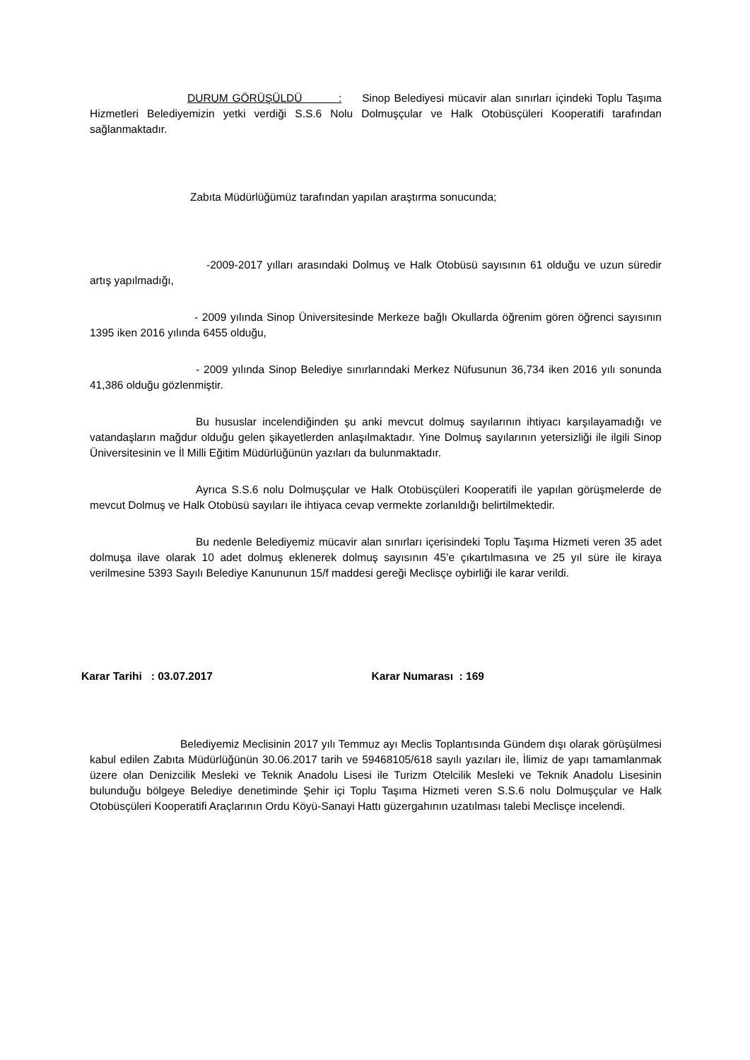DURUM GÖRÜŞÜLDÜ : Sinop Belediyesi mücavir alan sınırları içindeki Toplu Taşıma Hizmetleri Belediyemizin yetki verdiği S.S.6 Nolu Dolmuşçular ve Halk Otobüsçüleri Kooperatifi tarafından sağlanmaktadır.
Zabıta Müdürlüğümüz tarafından yapılan araştırma sonucunda;
-2009-2017 yılları arasındaki Dolmuş ve Halk Otobüsü sayısının 61 olduğu ve uzun süredir artış yapılmadığı,
- 2009 yılında Sinop Üniversitesinde Merkeze bağlı Okullarda öğrenim gören öğrenci sayısının 1395 iken 2016 yılında 6455 olduğu,
- 2009 yılında Sinop Belediye sınırlarındaki Merkez Nüfusunun 36,734 iken 2016 yılı sonunda 41,386 olduğu gözlenmiştir.
Bu hususlar incelendiğinden şu anki mevcut dolmuş sayılarının ihtiyacı karşılayamadığı ve vatandaşların mağdur olduğu gelen şikayetlerden anlaşılmaktadır. Yine Dolmuş sayılarının yetersizliği ile ilgili Sinop Üniversitesinin ve İl Milli Eğitim Müdürlüğünün yazıları da bulunmaktadır.
Ayrıca S.S.6 nolu Dolmuşçular ve Halk Otobüsçüleri Kooperatifi ile yapılan görüşmelerde de mevcut Dolmuş ve Halk Otobüsü sayıları ile ihtiyaca cevap vermekte zorlanıldığı belirtilmektedir.
Bu nedenle Belediyemiz mücavir alan sınırları içerisindeki Toplu Taşıma Hizmeti veren 35 adet dolmuşa ilave olarak 10 adet dolmuş eklenerek dolmuş sayısının 45’e çıkartılmasına ve 25 yıl süre ile kiraya verilmesine 5393 Sayılı Belediye Kanununun 15/f maddesi gereği Meclisçe oybirliği ile karar verildi.
Karar Tarihi : 03.07.2017 Karar Numarası : 169
Belediyemiz Meclisinin 2017 yılı Temmuz ayı Meclis Toplantısında Gündem dışı olarak görüşülmesi kabul edilen Zabıta Müdürlüğünün 30.06.2017 tarih ve 59468105/618 sayılı yazıları ile, İlimiz de yapı tamamlanmak üzere olan Denizcilik Mesleki ve Teknik Anadolu Lisesi ile Turizm Otelcilik Mesleki ve Teknik Anadolu Lisesinin bulunduğu bölgeye Belediye denetiminde Şehir içi Toplu Taşıma Hizmeti veren S.S.6 nolu Dolmuşçular ve Halk Otobüsçüleri Kooperatifi Araçlarının Ordu Köyü-Sanayi Hattı güzergahının uzatılması talebi Meclisçe incelendi.